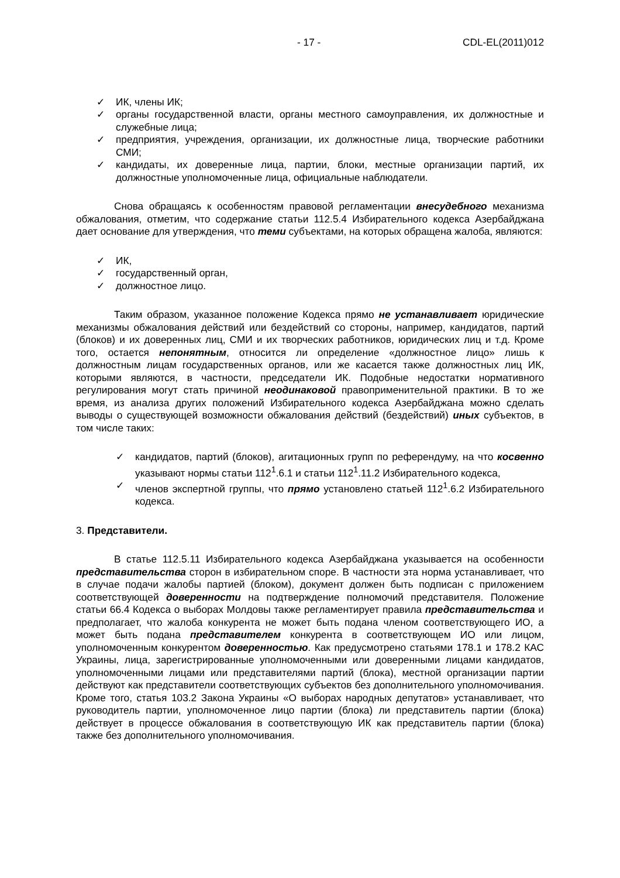- 17 - CDL-EL(2011)012
✓ ИК, члены ИК;
✓ органы государственной власти, органы местного самоуправления, их должностные и служебные лица;
✓ предприятия, учреждения, организации, их должностные лица, творческие работники СМИ;
✓ кандидаты, их доверенные лица, партии, блоки, местные организации партий, их должностные уполномоченные лица, официальные наблюдатели.
Снова обращаясь к особенностям правовой регламентации внесудебного механизма обжалования, отметим, что содержание статьи 112.5.4 Избирательного кодекса Азербайджана дает основание для утверждения, что теми субъектами, на которых обращена жалоба, являются:
✓ ИК,
✓ государственный орган,
✓ должностное лицо.
Таким образом, указанное положение Кодекса прямо не устанавливает юридические механизмы обжалования действий или бездействий со стороны, например, кандидатов, партий (блоков) и их доверенных лиц, СМИ и их творческих работников, юридических лиц и т.д. Кроме того, остается непонятным, относится ли определение «должностное лицо» лишь к должностным лицам государственных органов, или же касается также должностных лиц ИК, которыми являются, в частности, председатели ИК. Подобные недостатки нормативного регулирования могут стать причиной неодинаковой правоприменительной практики. В то же время, из анализа других положений Избирательного кодекса Азербайджана можно сделать выводы о существующей возможности обжалования действий (бездействий) иных субъектов, в том числе таких:
✓ кандидатов, партий (блоков), агитационных групп по референдуму, на что косвенно указывают нормы статьи 112<sup>1</sup>.6.1 и статьи 112<sup>1</sup>.11.2 Избирательного кодекса,
✓ членов экспертной группы, что прямо установлено статьей 112<sup>1</sup>.6.2 Избирательного кодекса.
3. Представители.
В статье 112.5.11 Избирательного кодекса Азербайджана указывается на особенности представительства сторон в избирательном споре. В частности эта норма устанавливает, что в случае подачи жалобы партией (блоком), документ должен быть подписан с приложением соответствующей доверенности на подтверждение полномочий представителя. Положение статьи 66.4 Кодекса о выборах Молдовы также регламентирует правила представительства и предполагает, что жалоба конкурента не может быть подана членом соответствующего ИО, а может быть подана представителем конкурента в соответствующем ИО или лицом, уполномоченным конкурентом доверенностью. Как предусмотрено статьями 178.1 и 178.2 КАС Украины, лица, зарегистрированные уполномоченными или доверенными лицами кандидатов, уполномоченными лицами или представителями партий (блока), местной организации партии действуют как представители соответствующих субъектов без дополнительного уполномочивания. Кроме того, статья 103.2 Закона Украины «О выборах народных депутатов» устанавливает, что руководитель партии, уполномоченное лицо партии (блока) ли представитель партии (блока) действует в процессе обжалования в соответствующую ИК как представитель партии (блока) также без дополнительного уполномочивания.